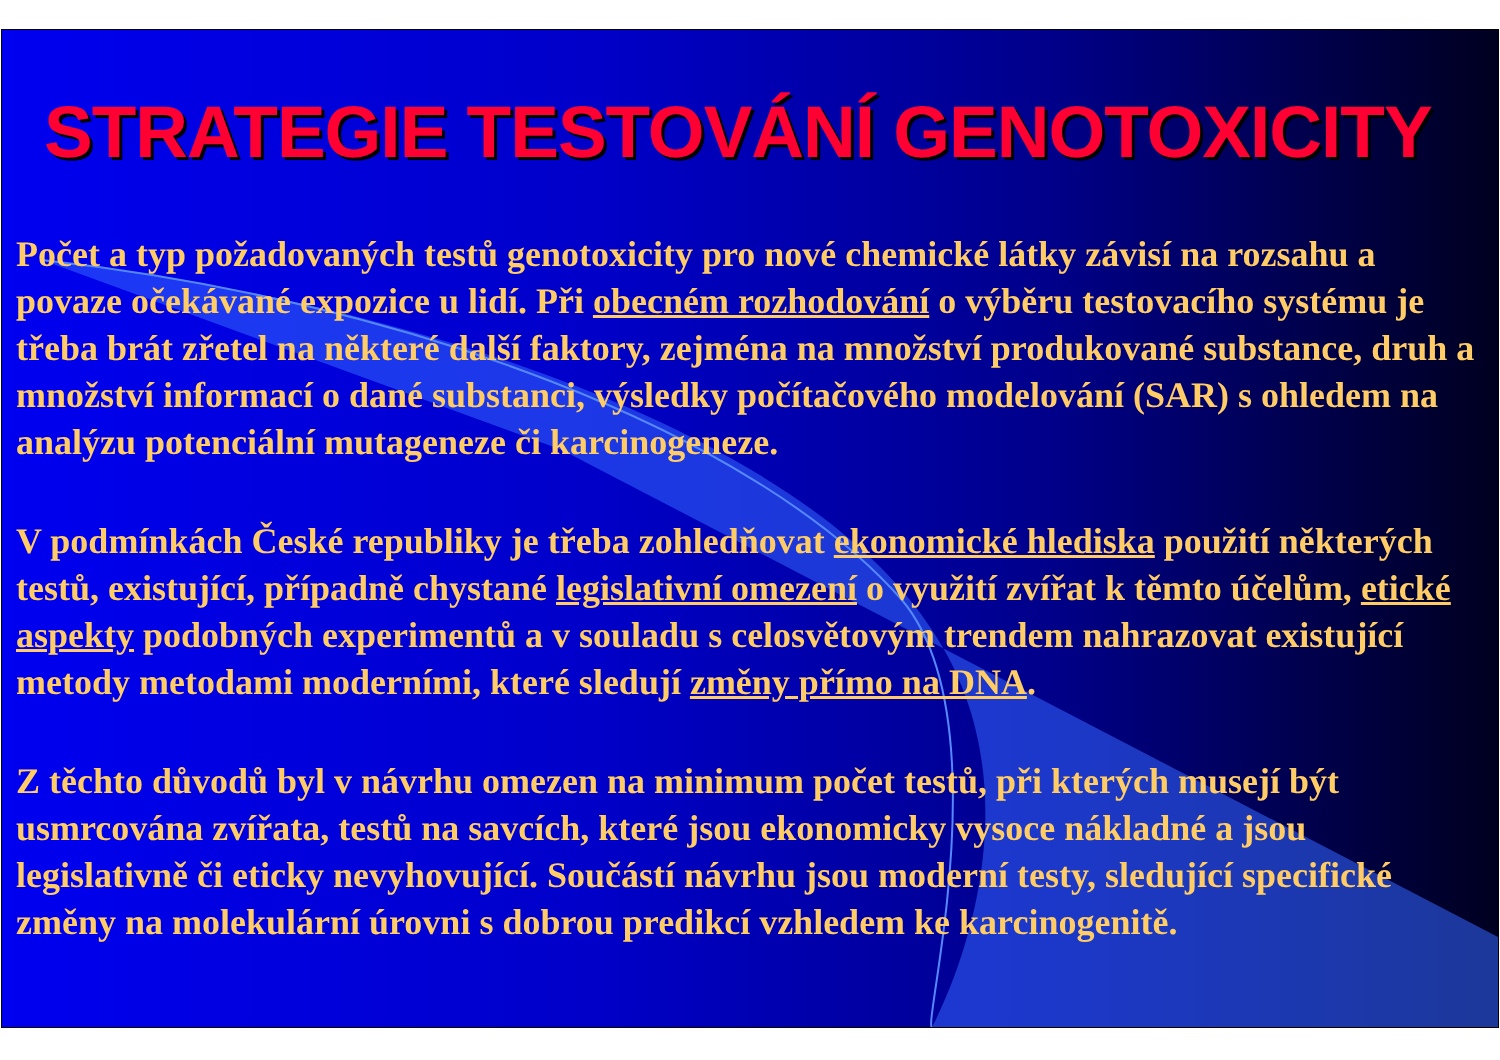STRATEGIE TESTOVÁNÍ GENOTOXICITY
Počet a typ požadovaných testů genotoxicity pro nové chemické látky závisí na rozsahu a povaze očekávané expozice u lidí. Při obecném rozhodování o výběru testovacího systému je třeba brát zřetel na některé další faktory, zejména na množství produkované substance, druh a množství informací o dané substanci, výsledky počítačového modelování (SAR) s ohledem na analýzu potenciální mutageneze či karcinogeneze.
V podmínkách České republiky je třeba zohledňovat ekonomické hlediska použití některých testů, existující, případně chystané legislativní omezení o využití zvířat k těmto účelům, etické aspekty podobných experimentů a v souladu s celosvětovým trendem nahrazovat existující metody metodami moderními, které sledují změny přímo na DNA.
Z těchto důvodů byl v návrhu omezen na minimum počet testů, při kterých musejí být usmrcována zvířata, testů na savcích, které jsou ekonomicky vysoce nákladné a jsou legislativně či eticky nevyhovující. Součástí návrhu jsou moderní testy, sledující specifické změny na molekulární úrovni s dobrou predikcí vzhledem ke karcinogenitě.